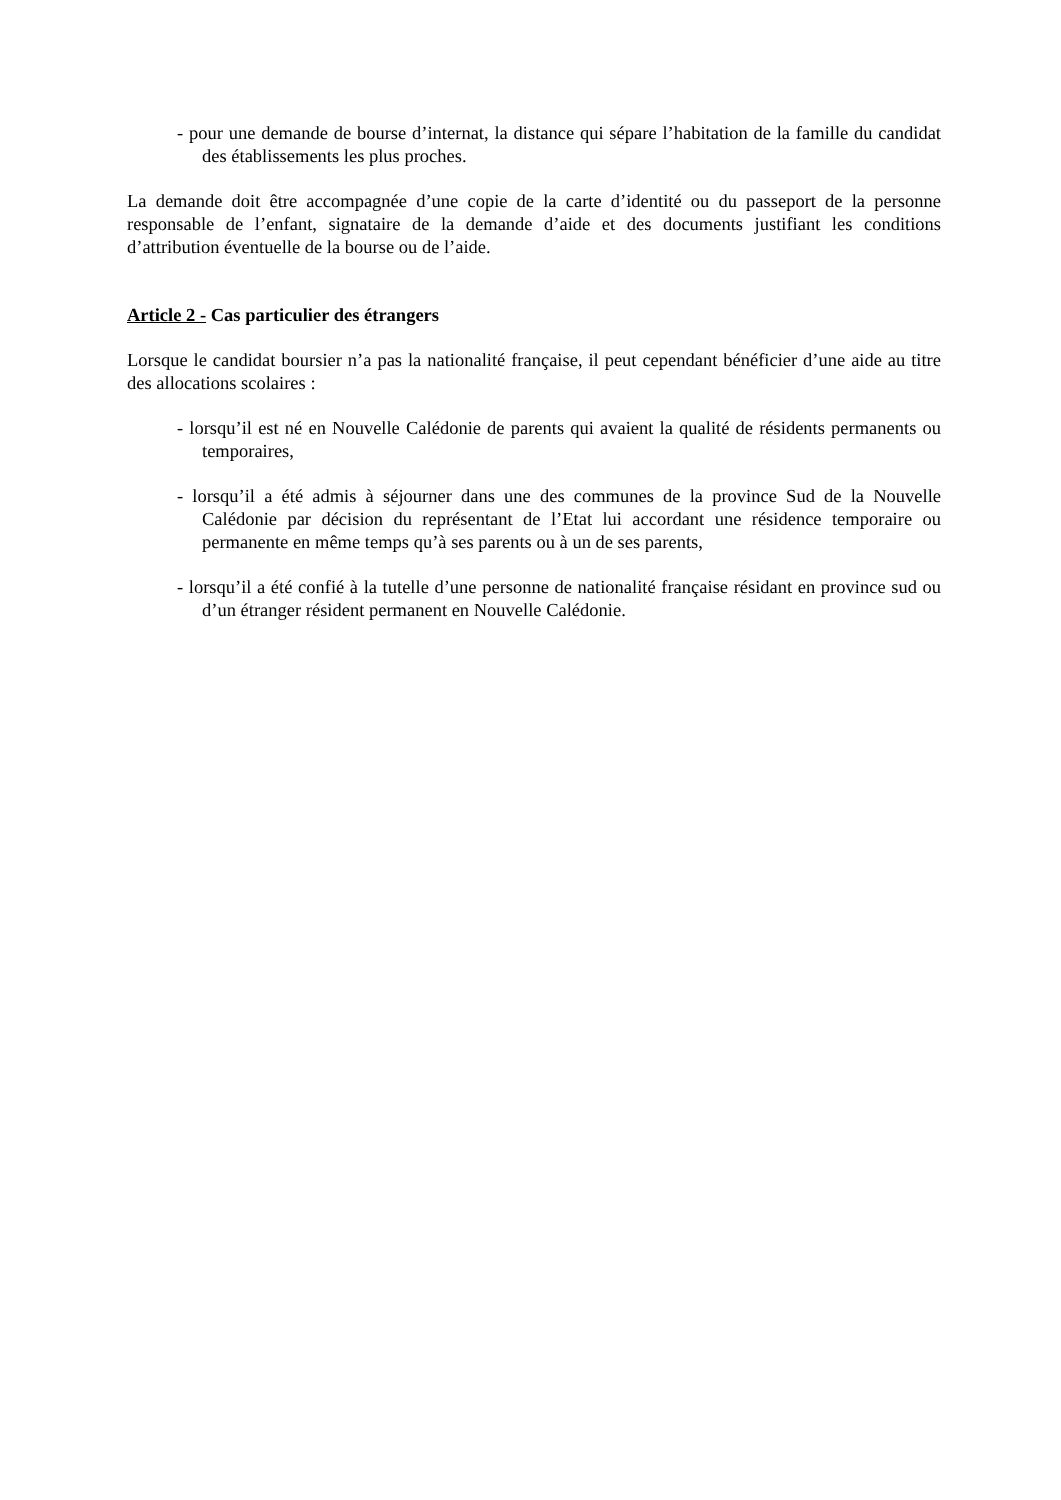- pour une demande de bourse d’internat, la distance qui sépare l’habitation de la famille du candidat des établissements les plus proches.
La demande doit être accompagnée d’une copie de la carte d’identité ou du passeport de la personne responsable de l’enfant, signataire de la demande d’aide et des documents justifiant les conditions d’attribution éventuelle de la bourse ou de l’aide.
Article 2 - Cas particulier des étrangers
Lorsque le candidat boursier n’a pas la nationalité française, il peut cependant bénéficier d’une aide au titre des allocations scolaires :
- lorsqu’il est né en Nouvelle Calédonie de parents qui avaient la qualité de résidents permanents ou temporaires,
- lorsqu’il a été admis à séjourner dans une des communes de la province Sud de la Nouvelle Calédonie par décision du représentant de l’Etat lui accordant une résidence temporaire ou permanente en même temps qu’à ses parents ou à un de ses parents,
- lorsqu’il a été confié à la tutelle d’une personne de nationalité française résidant en province sud ou d’un étranger résident permanent en Nouvelle Calédonie.